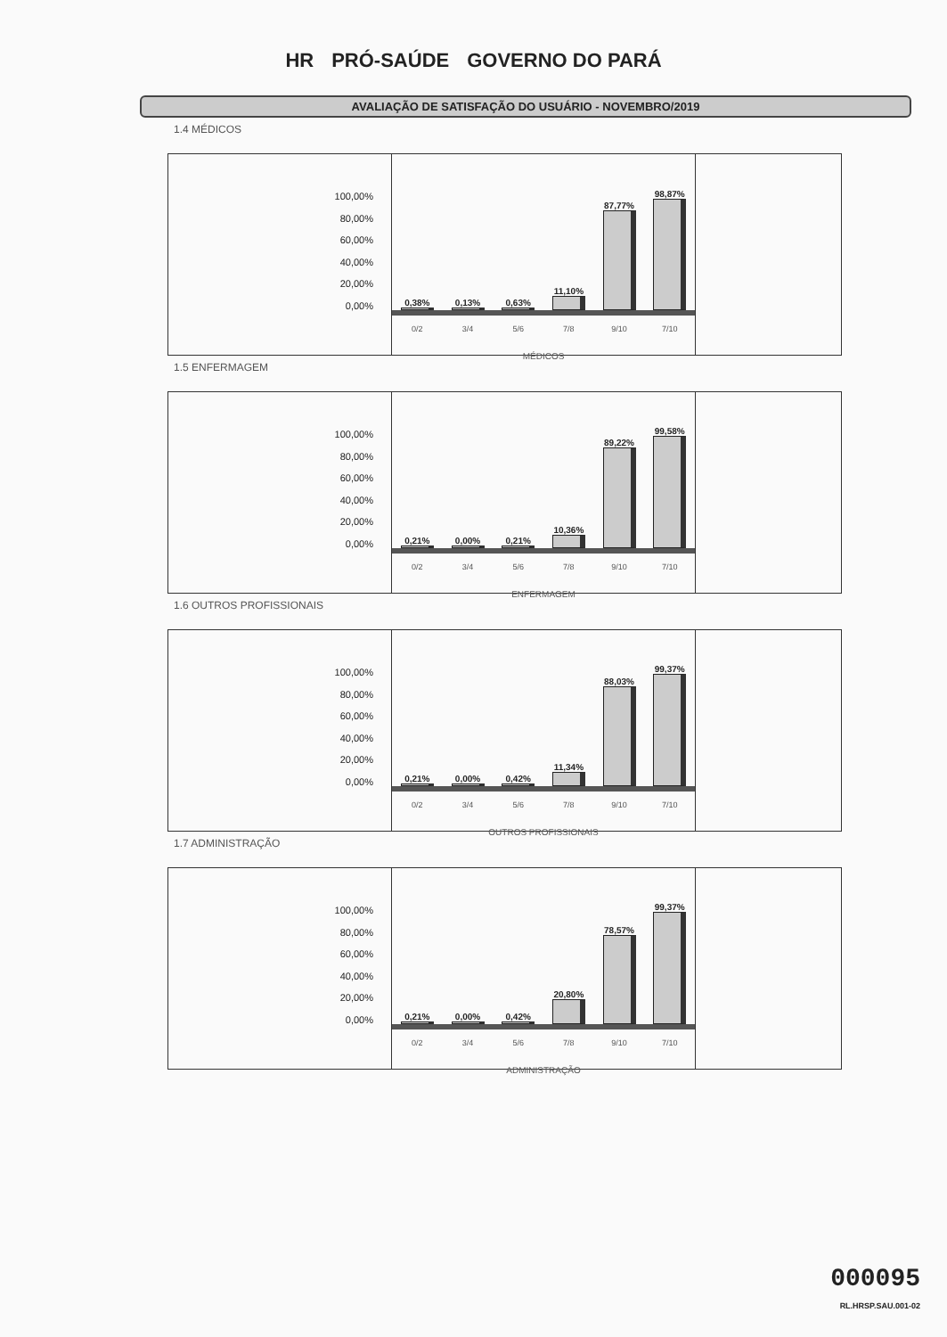HR PRÓ-SAÚDE GOVERNO DO PARÁ
AVALIAÇÃO DE SATISFAÇÃO DO USUÁRIO - NOVEMBRO/2019
1.4 MÉDICOS
100,00%
80,00%
60,00%
40,00%
20,00%
0,00%
0,38%
0,13%
0,63%
11,10%
87,77%
98,87%
0/2 3/4 5/6 7/8 9/10 7/10
MÉDICOS
1.5 ENFERMAGEM
100,00%
80,00%
60,00%
40,00%
20,00%
0,00%
0,21%
0,00%
0,21%
10,36%
89,22%
99,58%
0/2 3/4 5/6 7/8 9/10 7/10
ENFERMAGEM
1.6 OUTROS PROFISSIONAIS
100,00%
80,00%
60,00%
40,00%
20,00%
0,00%
0,21%
0,00%
0,42%
11,34%
88,03%
99,37%
0/2 3/4 5/6 7/8 9/10 7/10
OUTROS PROFISSIONAIS
1.7 ADMINISTRAÇÃO
100,00%
80,00%
60,00%
40,00%
20,00%
0,00%
0,21%
0,00%
0,42%
20,80%
78,57%
99,37%
0/2 3/4 5/6 7/8 9/10 7/10
ADMINISTRAÇÃO
000095
RL.HRSP.SAU.001-02